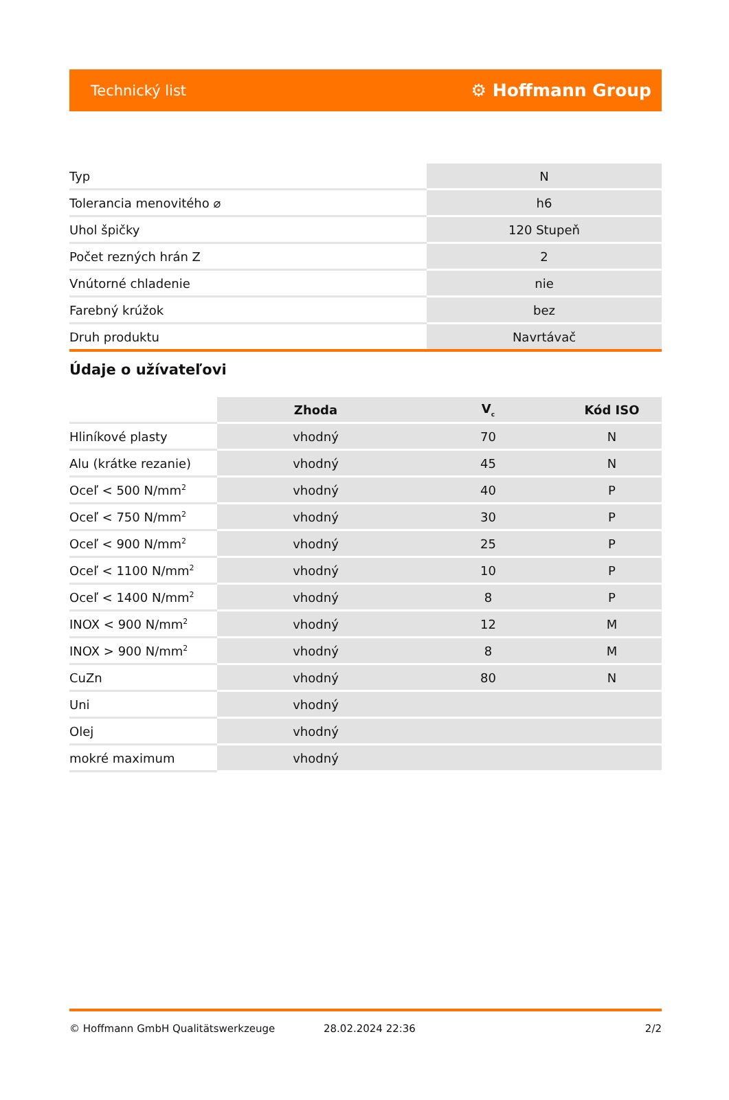Technický list ⚙ Hoffmann Group
| Typ | N |
| Tolerancia menovitého ⌀ | h6 |
| Uhol špičky | 120 Stupeň |
| Počet rezných hrán Z | 2 |
| Vnútorné chladenie | nie |
| Farebný krúžok | bez |
| Druh produktu | Navrtávač |
Údaje o užívateľovi
| | Zhoda | V<sub>c</sub> | Kód ISO |
| --- | --- | --- | --- |
| Hliníkové plasty | vhodný | 70 | N |
| Alu (krátke rezanie) | vhodný | 45 | N |
| Oceľ < 500 N/mm<sup>2</sup> | vhodný | 40 | P |
| Oceľ < 750 N/mm<sup>2</sup> | vhodný | 30 | P |
| Oceľ < 900 N/mm<sup>2</sup> | vhodný | 25 | P |
| Oceľ < 1100 N/mm<sup>2</sup> | vhodný | 10 | P |
| Oceľ < 1400 N/mm<sup>2</sup> | vhodný | 8 | P |
| INOX < 900 N/mm<sup>2</sup> | vhodný | 12 | M |
| INOX > 900 N/mm<sup>2</sup> | vhodný | 8 | M |
| CuZn | vhodný | 80 | N |
| Uni | vhodný | | |
| Olej | vhodný | | |
| mokré maximum | vhodný | | |
© Hoffmann GmbH Qualitätswerkzeuge 28.02.2024 22:36 2/2